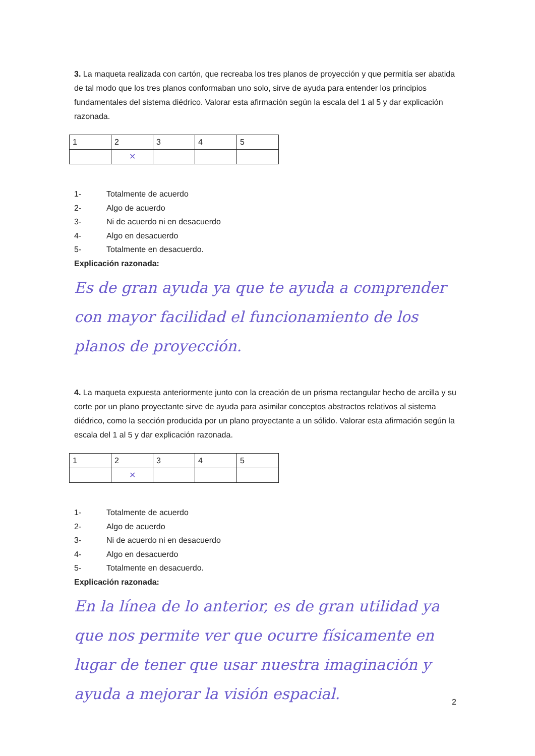3. La maqueta realizada con cartón, que recreaba los tres planos de proyección y que permitía ser abatida de tal modo que los tres planos conformaban uno solo, sirve de ayuda para entender los principios fundamentales del sistema diédrico. Valorar esta afirmación según la escala del 1 al 5 y dar explicación razonada.
| 1 | 2 | 3 | 4 | 5 |
| | ✕ | | | |
1- Totalmente de acuerdo
2- Algo de acuerdo
3- Ni de acuerdo ni en desacuerdo
4- Algo en desacuerdo
5- Totalmente en desacuerdo.
Explicación razonada:
Es de gran ayuda ya que te ayuda a comprender con mayor facilidad el funcionamiento de los planos de proyección.
4. La maqueta expuesta anteriormente junto con la creación de un prisma rectangular hecho de arcilla y su corte por un plano proyectante sirve de ayuda para asimilar conceptos abstractos relativos al sistema diédrico, como la sección producida por un plano proyectante a un sólido. Valorar esta afirmación según la escala del 1 al 5 y dar explicación razonada.
| 1 | 2 | 3 | 4 | 5 |
| | ✕ | | | |
1- Totalmente de acuerdo
2- Algo de acuerdo
3- Ni de acuerdo ni en desacuerdo
4- Algo en desacuerdo
5- Totalmente en desacuerdo.
Explicación razonada:
En la línea de lo anterior, es de gran utilidad ya que nos permite ver que ocurre físicamente en lugar de tener que usar nuestra imaginación y ayuda a mejorar la visión espacial.
2